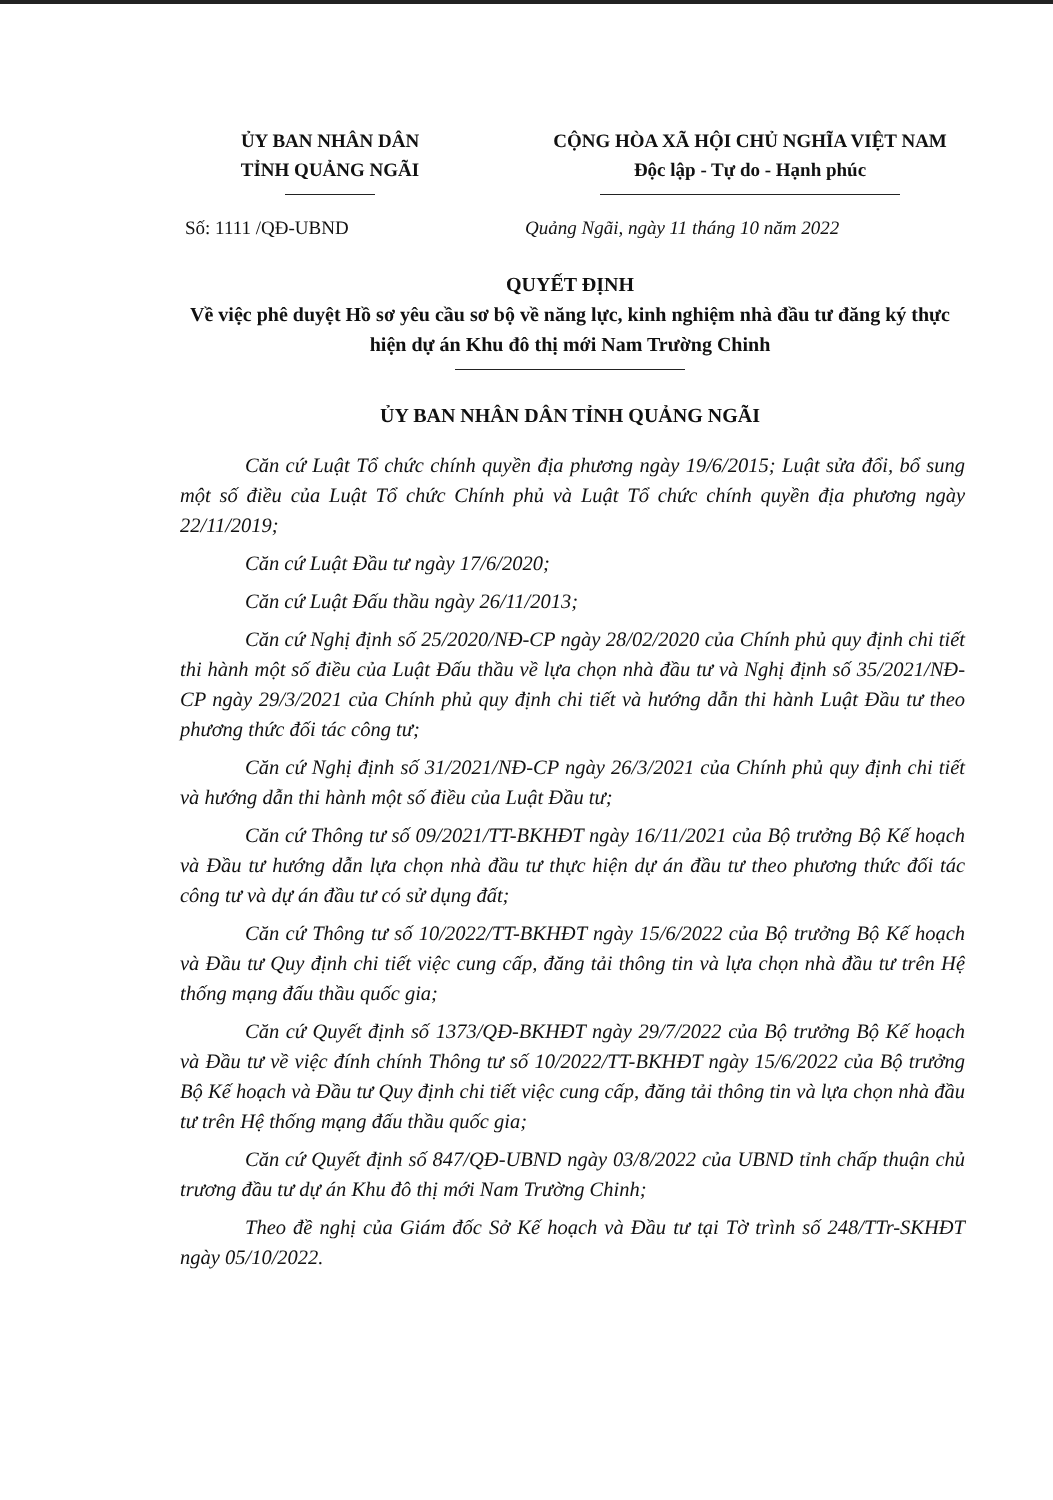ỦY BAN NHÂN DÂN
TỈNH QUẢNG NGÃI
CỘNG HÒA XÃ HỘI CHỦ NGHĨA VIỆT NAM
Độc lập - Tự do - Hạnh phúc
Số: 1111 /QĐ-UBND Quảng Ngãi, ngày 11 tháng 10 năm 2022
QUYẾT ĐỊNH
Về việc phê duyệt Hồ sơ yêu cầu sơ bộ về năng lực, kinh nghiệm nhà đầu tư đăng ký thực hiện dự án Khu đô thị mới Nam Trường Chinh
ỦY BAN NHÂN DÂN TỈNH QUẢNG NGÃI
Căn cứ Luật Tổ chức chính quyền địa phương ngày 19/6/2015; Luật sửa đổi, bổ sung một số điều của Luật Tổ chức Chính phủ và Luật Tổ chức chính quyền địa phương ngày 22/11/2019;
Căn cứ Luật Đầu tư ngày 17/6/2020;
Căn cứ Luật Đấu thầu ngày 26/11/2013;
Căn cứ Nghị định số 25/2020/NĐ-CP ngày 28/02/2020 của Chính phủ quy định chi tiết thi hành một số điều của Luật Đấu thầu về lựa chọn nhà đầu tư và Nghị định số 35/2021/NĐ-CP ngày 29/3/2021 của Chính phủ quy định chi tiết và hướng dẫn thi hành Luật Đầu tư theo phương thức đối tác công tư;
Căn cứ Nghị định số 31/2021/NĐ-CP ngày 26/3/2021 của Chính phủ quy định chi tiết và hướng dẫn thi hành một số điều của Luật Đầu tư;
Căn cứ Thông tư số 09/2021/TT-BKHĐT ngày 16/11/2021 của Bộ trưởng Bộ Kế hoạch và Đầu tư hướng dẫn lựa chọn nhà đầu tư thực hiện dự án đầu tư theo phương thức đối tác công tư và dự án đầu tư có sử dụng đất;
Căn cứ Thông tư số 10/2022/TT-BKHĐT ngày 15/6/2022 của Bộ trưởng Bộ Kế hoạch và Đầu tư Quy định chi tiết việc cung cấp, đăng tải thông tin và lựa chọn nhà đầu tư trên Hệ thống mạng đấu thầu quốc gia;
Căn cứ Quyết định số 1373/QĐ-BKHĐT ngày 29/7/2022 của Bộ trưởng Bộ Kế hoạch và Đầu tư về việc đính chính Thông tư số 10/2022/TT-BKHĐT ngày 15/6/2022 của Bộ trưởng Bộ Kế hoạch và Đầu tư Quy định chi tiết việc cung cấp, đăng tải thông tin và lựa chọn nhà đầu tư trên Hệ thống mạng đấu thầu quốc gia;
Căn cứ Quyết định số 847/QĐ-UBND ngày 03/8/2022 của UBND tỉnh chấp thuận chủ trương đầu tư dự án Khu đô thị mới Nam Trường Chinh;
Theo đề nghị của Giám đốc Sở Kế hoạch và Đầu tư tại Tờ trình số 248/TTr-SKHĐT ngày 05/10/2022.